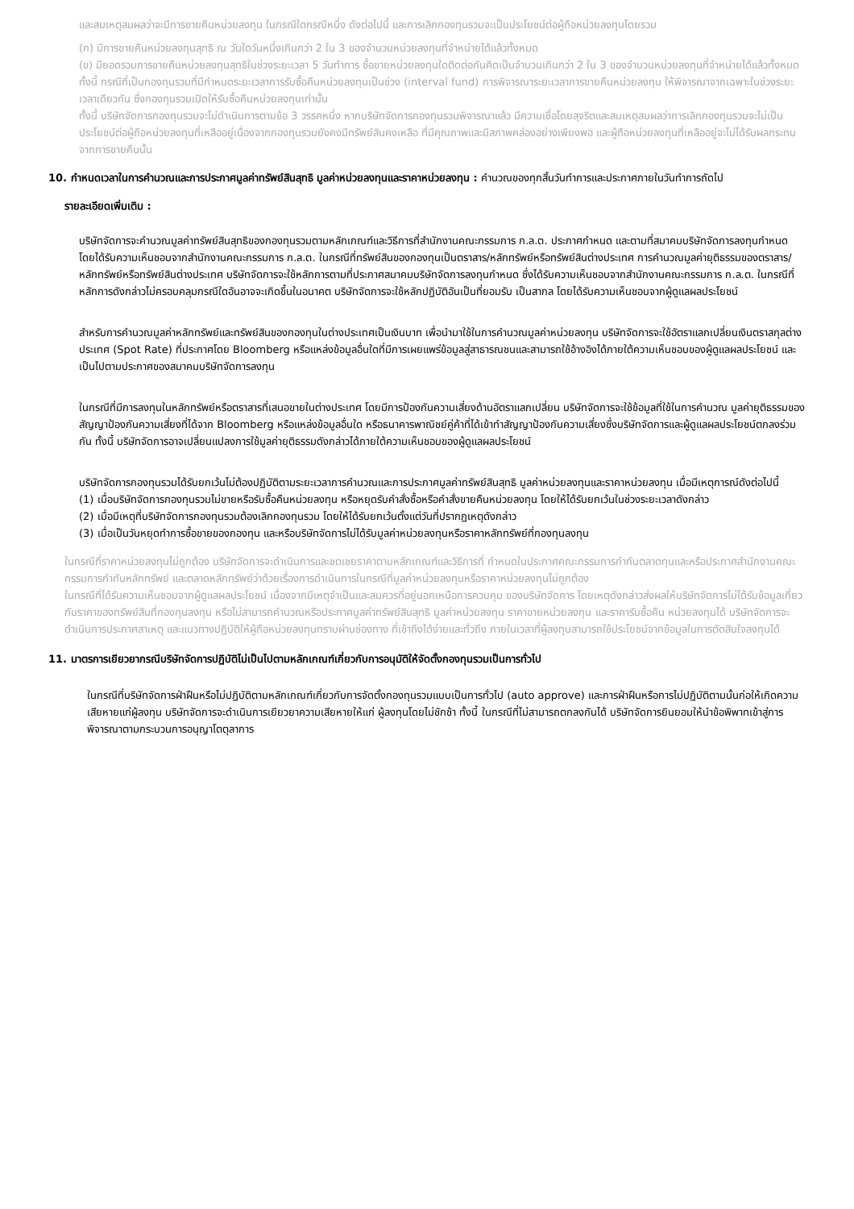และสมเหตุสมผลว่าจะมีการขายคืนหน่วยลงทุน ในกรณีใดกรณีหนึ่ง ดังต่อไปนี้ และการเลิกกองทุนรวมจะเป็นประโยชน์ต่อผู้ถือหน่วยลงทุนโดยรวม
(ก) มีการขายคืนหน่วยลงทุนสุทธิ ณ วันใดวันหนึ่งเกินกว่า 2 ใน 3 ของจำนวนหน่วยลงทุนที่จำหน่ายได้แล้วทั้งหมด
(ข) มียอดรวมการขายคืนหน่วยลงทุนสุทธิในช่วงระยะเวลา 5 วันทำการ ซื้อขายหน่วยลงทุนใดติดต่อกันคิดเป็นจำนวนเกินกว่า 2 ใน 3 ของจำนวนหน่วยลงทุนที่จำหน่ายได้แล้วทั้งหมด ทั้งนี้ กรณีที่เป็นกองทุนรวมที่มีกำหนดระยะเวลาการรับซื้อคืนหน่วยลงทุนเป็นช่วง (interval fund) การพิจารณาระยะเวลาการขายคืนหน่วยลงทุน ให้พิจารณาจากเฉพาะในช่วงระยะเวลาเดียวกัน ซึ่งกองทุนรวมเปิดให้รับซื้อคืนหน่วยลงทุนเท่านั้น
ทั้งนี้ บริษัทจัดการกองทุนรวมจะไม่ดำเนินการตามข้อ 3 วรรคหนึ่ง หากบริษัทจัดการกองทุนรวมพิจารณาแล้ว มีความเชื่อโดยสุจริตและสมเหตุสมผลว่าการเลิกกองทุนรวมจะไม่เป็นประโยชน์ต่อผู้ถือหน่วยลงทุนที่เหลืออยู่เนื่องจากกองทุนรวมยังคงมีทรัพย์สินคงเหลือ ที่มีคุณภาพและมีสภาพคล่องอย่างเพียงพอ และผู้ถือหน่วยลงทุนที่เหลืออยู่จะไม่ได้รับผลกระทบจากการขายคืนนั้น
10. กำหนดเวลาในการคำนวณและการประกาศมูลค่าทรัพย์สินสุทธิ มูลค่าหน่วยลงทุนและราคาหน่วยลงทุน : คำนวณของทุกสิ้นวันทำการและประกาศภายในวันทำการถัดไป
รายละเอียดเพิ่มเติม :
บริษัทจัดการจะคำนวณมูลค่าทรัพย์สินสุทธิของกองทุนรวมตามหลักเกณฑ์และวิธีการที่สำนักงานคณะกรรมการ ก.ล.ต. ประกาศกำหนด และตามที่สมาคมบริษัทจัดการลงทุนกำหนด โดยได้รับความเห็นชอบจากสำนักงานคณะกรรมการ ก.ล.ต. ในกรณีที่ทรัพย์สินของกองทุนเป็นตราสาร/หลักทรัพย์หรือทรัพย์สินต่างประเทศ การคำนวณมูลค่ายุติธรรมของตราสาร/หลักทรัพย์หรือทรัพย์สินต่างประเทศ บริษัทจัดการจะใช้หลักการตามที่ประกาศสมาคมบริษัทจัดการลงทุนกำหนด ซึ่งได้รับความเห็นชอบจากสำนักงานคณะกรรมการ ก.ล.ต. ในกรณีที่หลักการดังกล่าวไม่ครอบคลุมกรณีใดอันอาจจะเกิดขึ้นในอนาคต บริษัทจัดการจะใช้หลักปฏิบัติอันเป็นที่ยอมรับ เป็นสากล โดยได้รับความเห็นชอบจากผู้ดูแลผลประโยชน์
สำหรับการคำนวณมูลค่าหลักทรัพย์และทรัพย์สินของกองทุนในต่างประเทศเป็นเงินบาท เพื่อนำมาใช้ในการคำนวณมูลค่าหน่วยลงทุน บริษัทจัดการจะใช้อัตราแลกเปลี่ยนเงินตราสกุลต่างประเทศ (Spot Rate) ที่ประกาศโดย Bloomberg หรือแหล่งข้อมูลอื่นใดที่มีการเผยแพร่ข้อมูลสู่สาธารณชนและสามารถใช้อ้างอิงได้ภายใต้ความเห็นชอบของผู้ดูแลผลประโยชน์ และเป็นไปตามประกาศของสมาคมบริษัทจัดการลงทุน
ในกรณีที่มีการลงทุนในหลักทรัพย์หรือตราสารที่เสนอขายในต่างประเทศ โดยมีการป้องกันความเสี่ยงด้านอัตราแลกเปลี่ยน บริษัทจัดการจะใช้ข้อมูลที่ใช้ในการคำนวณ มูลค่ายุติธรรมของสัญญาป้องกันความเสี่ยงที่ได้จาก Bloomberg หรือแหล่งข้อมูลอื่นใด หรือธนาคารพาณิชย์คู่ค้าที่ได้เข้าทำสัญญาป้องกันความเสี่ยงซึ่งบริษัทจัดการและผู้ดูแลผลประโยชน์ตกลงร่วมกัน ทั้งนี้ บริษัทจัดการอาจเปลี่ยนแปลงการใช้มูลค่ายุติธรรมดังกล่าวได้ภายใต้ความเห็นชอบของผู้ดูแลผลประโยชน์
บริษัทจัดการกองทุนรวมได้รับยกเว้นไม่ต้องปฏิบัติตามระยะเวลาการคำนวณและการประกาศมูลค่าทรัพย์สินสุทธิ มูลค่าหน่วยลงทุนและราคาหน่วยลงทุน เมื่อมีเหตุการณ์ดังต่อไปนี้
(1) เมื่อบริษัทจัดการกองทุนรวมไม่ขายหรือรับซื้อคืนหน่วยลงทุน หรือหยุดรับคำสั่งซื้อหรือคำสั่งขายคืนหน่วยลงทุน โดยให้ได้รับยกเว้นในช่วงระยะเวลาดังกล่าว
(2) เมื่อมีเหตุที่บริษัทจัดการกองทุนรวมต้องเลิกกองทุนรวม โดยให้ได้รับยกเว้นตั้งแต่วันที่ปรากฏเหตุดังกล่าว
(3) เมื่อเป็นวันหยุดทำการซื้อขายของกองทุน และหรือบริษัทจัดการไม่ได้รับมูลค่าหน่วยลงทุนหรือราคาหลักทรัพย์ที่กองทุนลงทุน
ในกรณีที่ราคาหน่วยลงทุนไม่ถูกต้อง บริษัทจัดการจะดำเนินการและชดเชยราคาตามหลักเกณฑ์และวิธีการที่ กำหนดในประกาศคณะกรรมการกำกับตลาดทุนและหรือประกาศสำนักงานคณะกรรมการกำกับหลักทรัพย์ และตลาดหลักทรัพย์ว่าด้วยเรื่องการดำเนินการในกรณีที่มูลค่าหน่วยลงทุนหรือราคาหน่วยลงทุนไม่ถูกต้อง
ในกรณีที่ได้รับความเห็นชอบจากผู้ดูแลผลประโยชน์ เนื่องจากมีเหตุจำเป็นและสมควรที่อยู่นอกเหนือการควบคุม ของบริษัทจัดการ โดยเหตุดังกล่าวส่งผลให้บริษัทจัดการไม่ได้รับข้อมูลเกี่ยวกับราคาของทรัพย์สินที่กองทุนลงทุน หรือไม่สามารถคำนวณหรือประกาศมูลค่าทรัพย์สินสุทธิ มูลค่าหน่วยลงทุน ราคาขายหน่วยลงทุน และราคารับซื้อคืน หน่วยลงทุนได้ บริษัทจัดการจะดำเนินการประกาศสาเหตุ และแนวทางปฏิบัติให้ผู้ถือหน่วยลงทุนทราบผ่านช่องทาง ที่เข้าถึงได้ง่ายและทั่วถึง ภายในเวลาที่ผู้ลงทุนสามารถใช้ประโยชน์จากข้อมูลในการตัดสินใจลงทุนได้
11. มาตรการเยียวยากรณีบริษัทจัดการปฏิบัติไม่เป็นไปตามหลักเกณฑ์เกี่ยวกับการอนุมัติให้จัดตั้งกองทุนรวมเป็นการทั่วไป
ในกรณีที่บริษัทจัดการฝ่าฝืนหรือไม่ปฏิบัติตามหลักเกณฑ์เกี่ยวกับการจัดตั้งกองทุนรวมแบบเป็นการทั่วไป (auto approve) และการฝ่าฝืนหรือการไม่ปฏิบัติตามนั้นก่อให้เกิดความเสียหายแก่ผู้ลงทุน บริษัทจัดการจะดำเนินการเยียวยาความเสียหายให้แก่ ผู้ลงทุนโดยไม่ชักช้า ทั้งนี้ ในกรณีที่ไม่สามารถตกลงกันได้ บริษัทจัดการยินยอมให้นำข้อพิพาทเข้าสู่การพิจารณาตามกระบวนการอนุญาโตตุลาการ